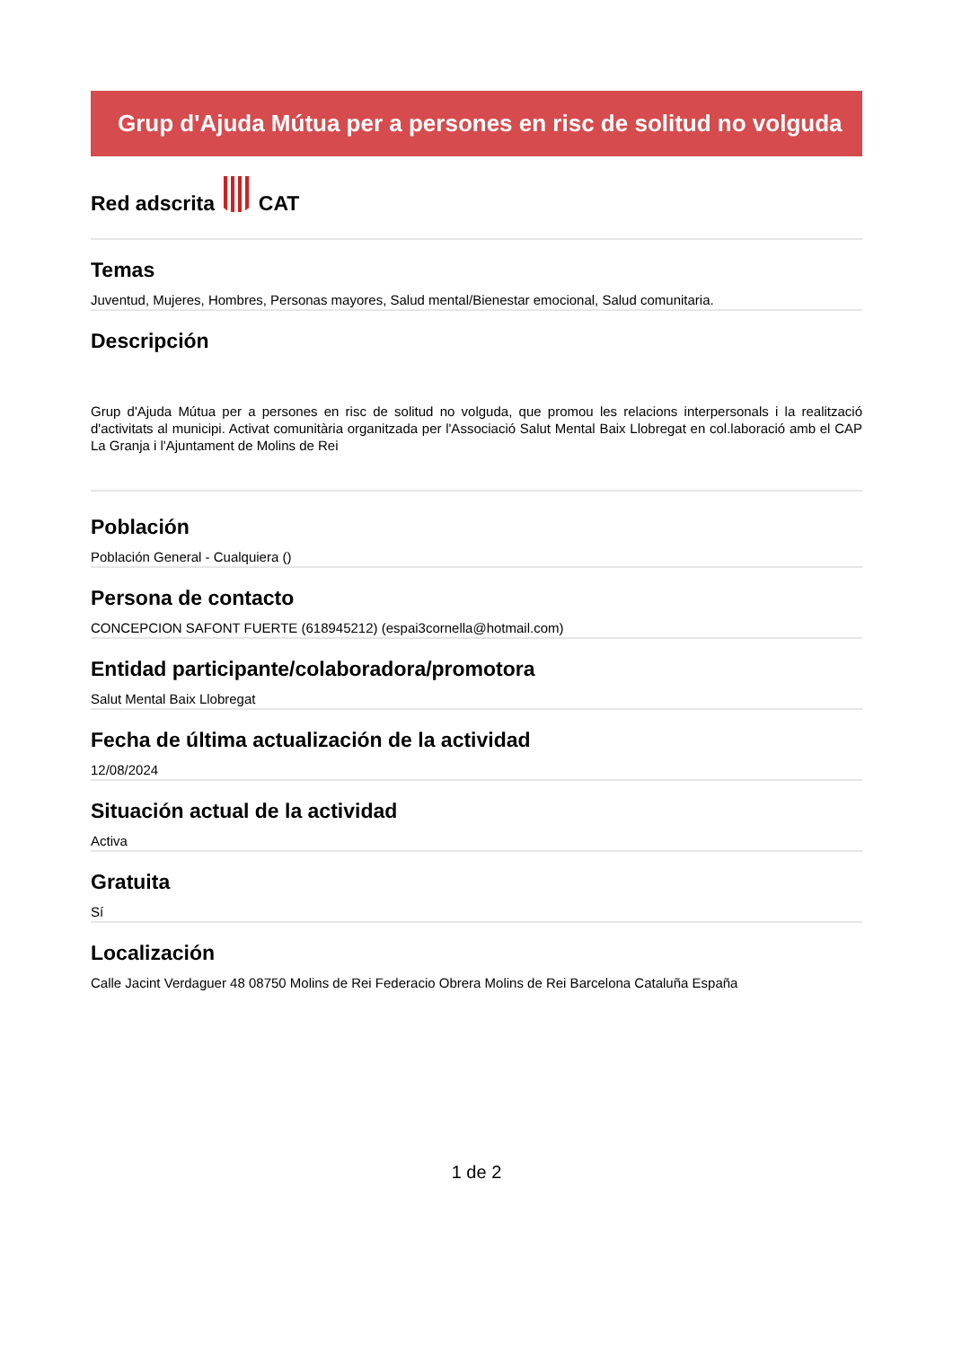Grup d'Ajuda Mútua per a persones en risc de solitud no volguda
Red adscrita CAT
Temas
Juventud, Mujeres, Hombres, Personas mayores, Salud mental/Bienestar emocional, Salud comunitaria.
Descripción
Grup d'Ajuda Mútua per a persones en risc de solitud no volguda, que promou les relacions interpersonals i la realització d'activitats al municipi. Activat comunitària organitzada per l'Associació Salut Mental Baix Llobregat en col.laboració amb el CAP La Granja i l'Ajuntament de Molins de Rei
Población
Población General - Cualquiera ()
Persona de contacto
CONCEPCION SAFONT FUERTE (618945212) (espai3cornella@hotmail.com)
Entidad participante/colaboradora/promotora
Salut Mental Baix Llobregat
Fecha de última actualización de la actividad
12/08/2024
Situación actual de la actividad
Activa
Gratuita
Sí
Localización
Calle Jacint Verdaguer 48 08750 Molins de Rei Federacio Obrera Molins de Rei Barcelona Cataluña España
1 de 2